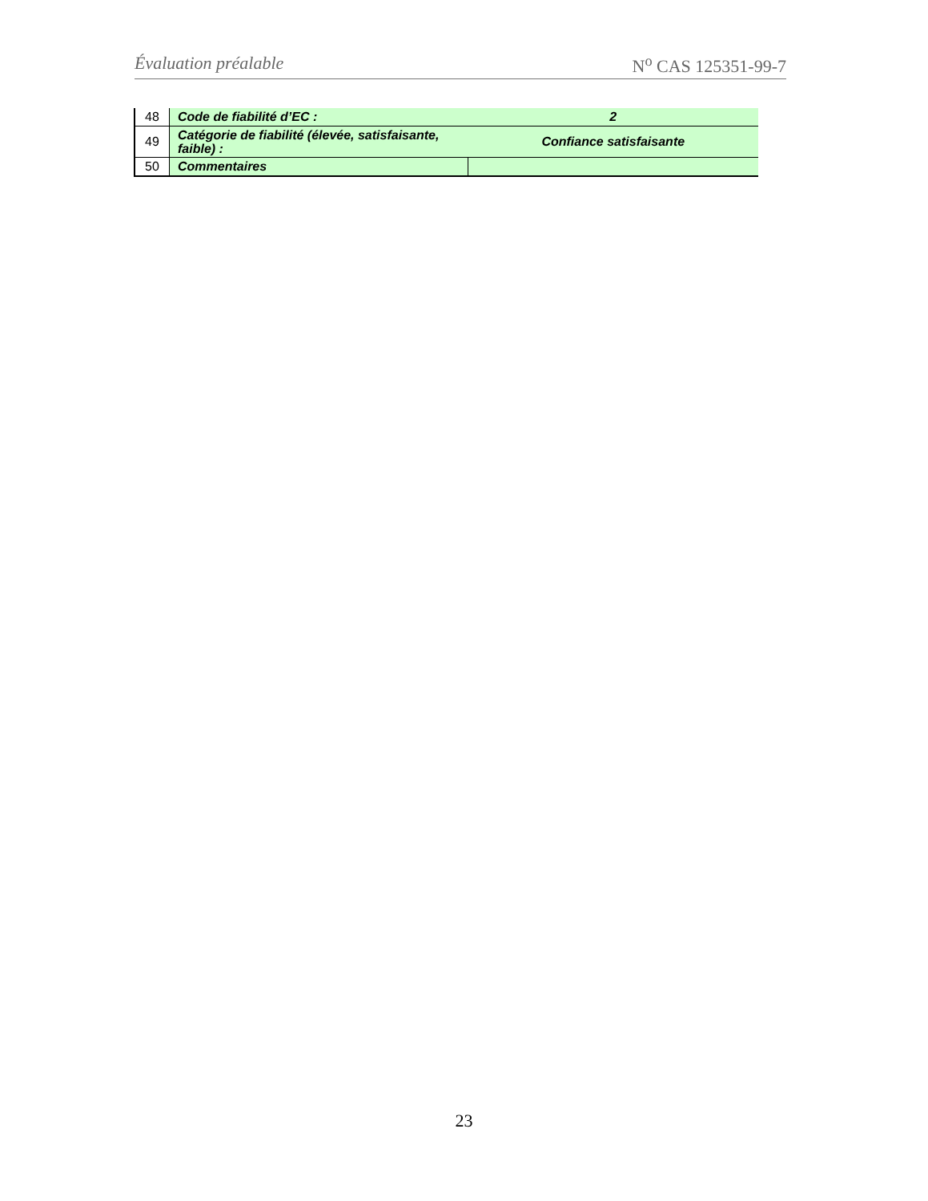Évaluation préalable N<sup>o</sup> CAS 125351-99-7
| 48 | Code de fiabilité d’EC : | 2 |
| 49 | Catégorie de fiabilité (élevée, satisfaisante, faible) : | Confiance satisfaisante |
| 50 | Commentaires | |
23